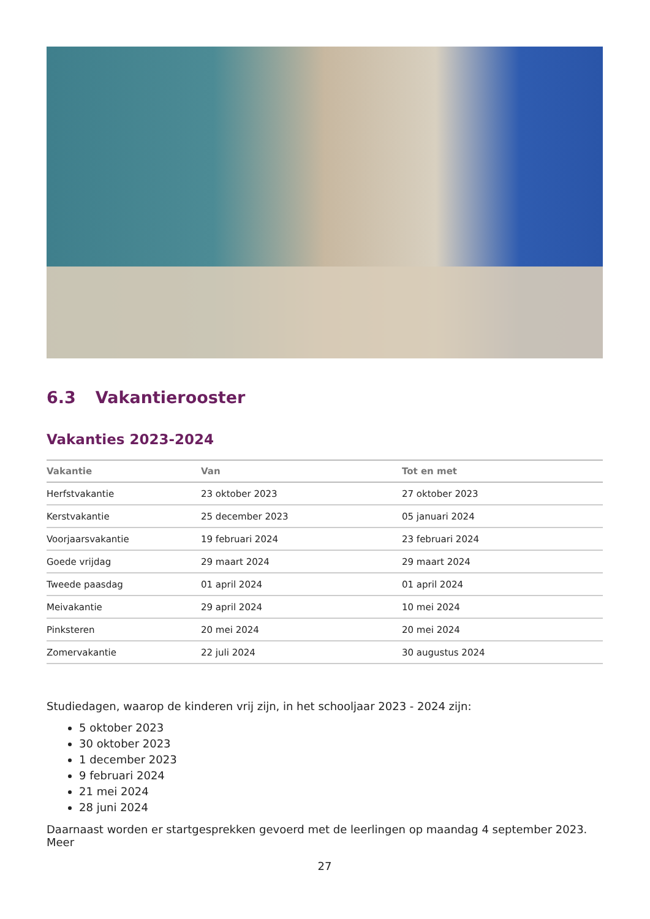6.3 Vakantierooster
Vakanties 2023-2024
| Vakantie | Van | Tot en met |
| --- | --- | --- |
| Herfstvakantie | 23 oktober 2023 | 27 oktober 2023 |
| Kerstvakantie | 25 december 2023 | 05 januari 2024 |
| Voorjaarsvakantie | 19 februari 2024 | 23 februari 2024 |
| Goede vrijdag | 29 maart 2024 | 29 maart 2024 |
| Tweede paasdag | 01 april 2024 | 01 april 2024 |
| Meivakantie | 29 april 2024 | 10 mei 2024 |
| Pinksteren | 20 mei 2024 | 20 mei 2024 |
| Zomervakantie | 22 juli 2024 | 30 augustus 2024 |
Studiedagen, waarop de kinderen vrij zijn, in het schooljaar 2023 - 2024 zijn:
5 oktober 2023
30 oktober 2023
1 december 2023
9 februari 2024
21 mei 2024
28 juni 2024
Daarnaast worden er startgesprekken gevoerd met de leerlingen op maandag 4 september 2023. Meer
27